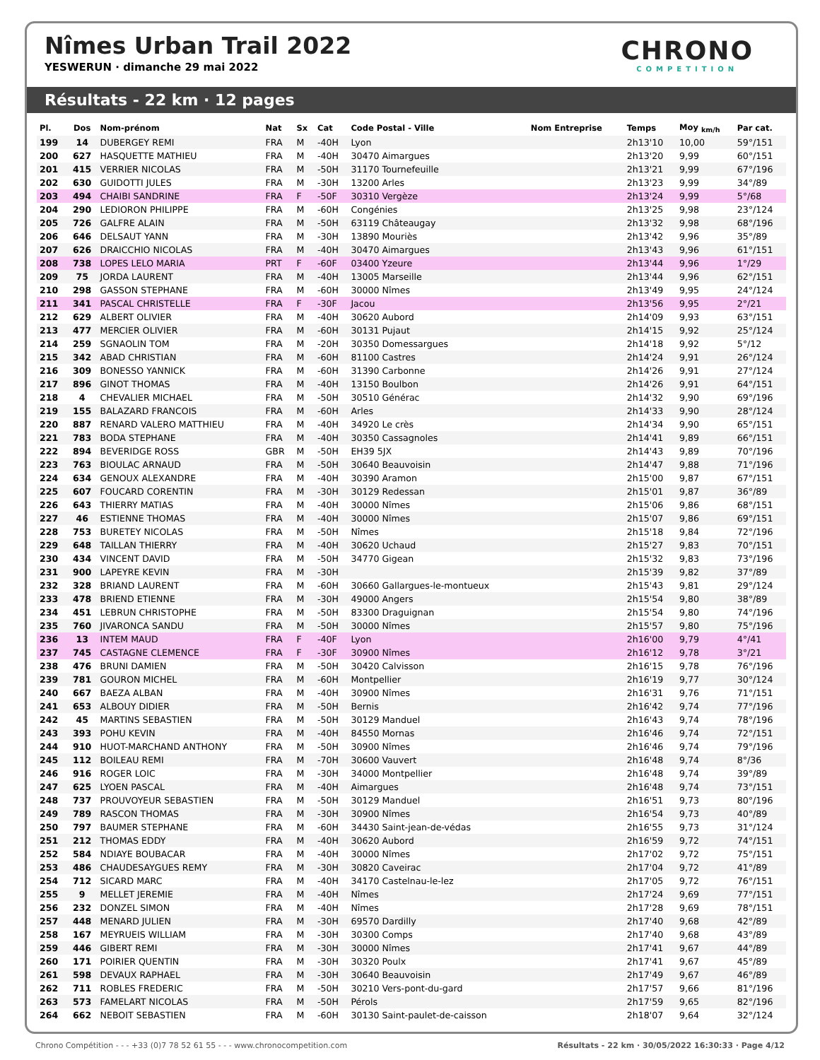Nîmes Urban Trail 2022
YESWERUN · dimanche 29 mai 2022
CHRONO
COMPETITION
Résultats - 22 km · 12 pages
| Pl. | Dos | Nom-prénom | Nat | Sx | Cat | Code Postal - Ville | Nom Entreprise | Temps | Moy <sub>km/h</sub> | Par cat. |
| --- | --- | --- | --- | --- | --- | --- | --- | --- | --- | --- |
| 199 | 14 | DUBERGEY REMI | FRA | M | -40H | Lyon | | 2h13'10 | 10,00 | 59°/151 |
| 200 | 627 | HASQUETTE MATHIEU | FRA | M | -40H | 30470 Aimargues | | 2h13'20 | 9,99 | 60°/151 |
| 201 | 415 | VERRIER NICOLAS | FRA | M | -50H | 31170 Tournefeuille | | 2h13'21 | 9,99 | 67°/196 |
| 202 | 630 | GUIDOTTI JULES | FRA | M | -30H | 13200 Arles | | 2h13'23 | 9,99 | 34°/89 |
| 203 | 494 | CHAIBI SANDRINE | FRA | F | -50F | 30310 Vergèze | | 2h13'24 | 9,99 | 5°/68 |
| 204 | 290 | LEDIORON PHILIPPE | FRA | M | -60H | Congénies | | 2h13'25 | 9,98 | 23°/124 |
| 205 | 726 | GALFRE ALAIN | FRA | M | -50H | 63119 Châteaugay | | 2h13'32 | 9,98 | 68°/196 |
| 206 | 646 | DELSAUT YANN | FRA | M | -30H | 13890 Mouriès | | 2h13'42 | 9,96 | 35°/89 |
| 207 | 626 | DRAICCHIO NICOLAS | FRA | M | -40H | 30470 Aimargues | | 2h13'43 | 9,96 | 61°/151 |
| 208 | 738 | LOPES LELO MARIA | PRT | F | -60F | 03400 Yzeure | | 2h13'44 | 9,96 | 1°/29 |
| 209 | 75 | JORDA LAURENT | FRA | M | -40H | 13005 Marseille | | 2h13'44 | 9,96 | 62°/151 |
| 210 | 298 | GASSON STEPHANE | FRA | M | -60H | 30000 Nîmes | | 2h13'49 | 9,95 | 24°/124 |
| 211 | 341 | PASCAL CHRISTELLE | FRA | F | -30F | Jacou | | 2h13'56 | 9,95 | 2°/21 |
| 212 | 629 | ALBERT OLIVIER | FRA | M | -40H | 30620 Aubord | | 2h14'09 | 9,93 | 63°/151 |
| 213 | 477 | MERCIER OLIVIER | FRA | M | -60H | 30131 Pujaut | | 2h14'15 | 9,92 | 25°/124 |
| 214 | 259 | SGNAOLIN TOM | FRA | M | -20H | 30350 Domessargues | | 2h14'18 | 9,92 | 5°/12 |
| 215 | 342 | ABAD CHRISTIAN | FRA | M | -60H | 81100 Castres | | 2h14'24 | 9,91 | 26°/124 |
| 216 | 309 | BONESSO YANNICK | FRA | M | -60H | 31390 Carbonne | | 2h14'26 | 9,91 | 27°/124 |
| 217 | 896 | GINOT THOMAS | FRA | M | -40H | 13150 Boulbon | | 2h14'26 | 9,91 | 64°/151 |
| 218 | 4 | CHEVALIER MICHAEL | FRA | M | -50H | 30510 Générac | | 2h14'32 | 9,90 | 69°/196 |
| 219 | 155 | BALAZARD FRANCOIS | FRA | M | -60H | Arles | | 2h14'33 | 9,90 | 28°/124 |
| 220 | 887 | RENARD VALERO MATTHIEU | FRA | M | -40H | 34920 Le crès | | 2h14'34 | 9,90 | 65°/151 |
| 221 | 783 | BODA STEPHANE | FRA | M | -40H | 30350 Cassagnoles | | 2h14'41 | 9,89 | 66°/151 |
| 222 | 894 | BEVERIDGE ROSS | GBR | M | -50H | EH39 5JX | | 2h14'43 | 9,89 | 70°/196 |
| 223 | 763 | BIOULAC ARNAUD | FRA | M | -50H | 30640 Beauvoisin | | 2h14'47 | 9,88 | 71°/196 |
| 224 | 634 | GENOUX ALEXANDRE | FRA | M | -40H | 30390 Aramon | | 2h15'00 | 9,87 | 67°/151 |
| 225 | 607 | FOUCARD CORENTIN | FRA | M | -30H | 30129 Redessan | | 2h15'01 | 9,87 | 36°/89 |
| 226 | 643 | THIERRY MATIAS | FRA | M | -40H | 30000 Nîmes | | 2h15'06 | 9,86 | 68°/151 |
| 227 | 46 | ESTIENNE THOMAS | FRA | M | -40H | 30000 Nîmes | | 2h15'07 | 9,86 | 69°/151 |
| 228 | 753 | BURETEY NICOLAS | FRA | M | -50H | Nîmes | | 2h15'18 | 9,84 | 72°/196 |
| 229 | 648 | TAILLAN THIERRY | FRA | M | -40H | 30620 Uchaud | | 2h15'27 | 9,83 | 70°/151 |
| 230 | 434 | VINCENT DAVID | FRA | M | -50H | 34770 Gigean | | 2h15'32 | 9,83 | 73°/196 |
| 231 | 900 | LAPEYRE KEVIN | FRA | M | -30H | | | 2h15'39 | 9,82 | 37°/89 |
| 232 | 328 | BRIAND LAURENT | FRA | M | -60H | 30660 Gallargues-le-montueux | | 2h15'43 | 9,81 | 29°/124 |
| 233 | 478 | BRIEND ETIENNE | FRA | M | -30H | 49000 Angers | | 2h15'54 | 9,80 | 38°/89 |
| 234 | 451 | LEBRUN CHRISTOPHE | FRA | M | -50H | 83300 Draguignan | | 2h15'54 | 9,80 | 74°/196 |
| 235 | 760 | JIVARONCA SANDU | FRA | M | -50H | 30000 Nîmes | | 2h15'57 | 9,80 | 75°/196 |
| 236 | 13 | INTEM MAUD | FRA | F | -40F | Lyon | | 2h16'00 | 9,79 | 4°/41 |
| 237 | 745 | CASTAGNE CLEMENCE | FRA | F | -30F | 30900 Nîmes | | 2h16'12 | 9,78 | 3°/21 |
| 238 | 476 | BRUNI DAMIEN | FRA | M | -50H | 30420 Calvisson | | 2h16'15 | 9,78 | 76°/196 |
| 239 | 781 | GOURON MICHEL | FRA | M | -60H | Montpellier | | 2h16'19 | 9,77 | 30°/124 |
| 240 | 667 | BAEZA ALBAN | FRA | M | -40H | 30900 Nîmes | | 2h16'31 | 9,76 | 71°/151 |
| 241 | 653 | ALBOUY DIDIER | FRA | M | -50H | Bernis | | 2h16'42 | 9,74 | 77°/196 |
| 242 | 45 | MARTINS SEBASTIEN | FRA | M | -50H | 30129 Manduel | | 2h16'43 | 9,74 | 78°/196 |
| 243 | 393 | POHU KEVIN | FRA | M | -40H | 84550 Mornas | | 2h16'46 | 9,74 | 72°/151 |
| 244 | 910 | HUOT-MARCHAND ANTHONY | FRA | M | -50H | 30900 Nîmes | | 2h16'46 | 9,74 | 79°/196 |
| 245 | 112 | BOILEAU REMI | FRA | M | -70H | 30600 Vauvert | | 2h16'48 | 9,74 | 8°/36 |
| 246 | 916 | ROGER LOIC | FRA | M | -30H | 34000 Montpellier | | 2h16'48 | 9,74 | 39°/89 |
| 247 | 625 | LYOEN PASCAL | FRA | M | -40H | Aimargues | | 2h16'48 | 9,74 | 73°/151 |
| 248 | 737 | PROUVOYEUR SEBASTIEN | FRA | M | -50H | 30129 Manduel | | 2h16'51 | 9,73 | 80°/196 |
| 249 | 789 | RASCON THOMAS | FRA | M | -30H | 30900 Nîmes | | 2h16'54 | 9,73 | 40°/89 |
| 250 | 797 | BAUMER STEPHANE | FRA | M | -60H | 34430 Saint-jean-de-védas | | 2h16'55 | 9,73 | 31°/124 |
| 251 | 212 | THOMAS EDDY | FRA | M | -40H | 30620 Aubord | | 2h16'59 | 9,72 | 74°/151 |
| 252 | 584 | NDIAYE BOUBACAR | FRA | M | -40H | 30000 Nîmes | | 2h17'02 | 9,72 | 75°/151 |
| 253 | 486 | CHAUDESAYGUES REMY | FRA | M | -30H | 30820 Caveirac | | 2h17'04 | 9,72 | 41°/89 |
| 254 | 712 | SICARD MARC | FRA | M | -40H | 34170 Castelnau-le-lez | | 2h17'05 | 9,72 | 76°/151 |
| 255 | 9 | MELLET JEREMIE | FRA | M | -40H | Nîmes | | 2h17'24 | 9,69 | 77°/151 |
| 256 | 232 | DONZEL SIMON | FRA | M | -40H | Nîmes | | 2h17'28 | 9,69 | 78°/151 |
| 257 | 448 | MENARD JULIEN | FRA | M | -30H | 69570 Dardilly | | 2h17'40 | 9,68 | 42°/89 |
| 258 | 167 | MEYRUEIS WILLIAM | FRA | M | -30H | 30300 Comps | | 2h17'40 | 9,68 | 43°/89 |
| 259 | 446 | GIBERT REMI | FRA | M | -30H | 30000 Nîmes | | 2h17'41 | 9,67 | 44°/89 |
| 260 | 171 | POIRIER QUENTIN | FRA | M | -30H | 30320 Poulx | | 2h17'41 | 9,67 | 45°/89 |
| 261 | 598 | DEVAUX RAPHAEL | FRA | M | -30H | 30640 Beauvoisin | | 2h17'49 | 9,67 | 46°/89 |
| 262 | 711 | ROBLES FREDERIC | FRA | M | -50H | 30210 Vers-pont-du-gard | | 2h17'57 | 9,66 | 81°/196 |
| 263 | 573 | FAMELART NICOLAS | FRA | M | -50H | Pérols | | 2h17'59 | 9,65 | 82°/196 |
| 264 | 662 | NEBOIT SEBASTIEN | FRA | M | -60H | 30130 Saint-paulet-de-caisson | | 2h18'07 | 9,64 | 32°/124 |
Chrono Compétition - - - +33 (0)7 78 52 61 55 - - - www.chronocompetition.com Résultats - 22 km · 30/05/2022 16:30:33 · Page 4/12